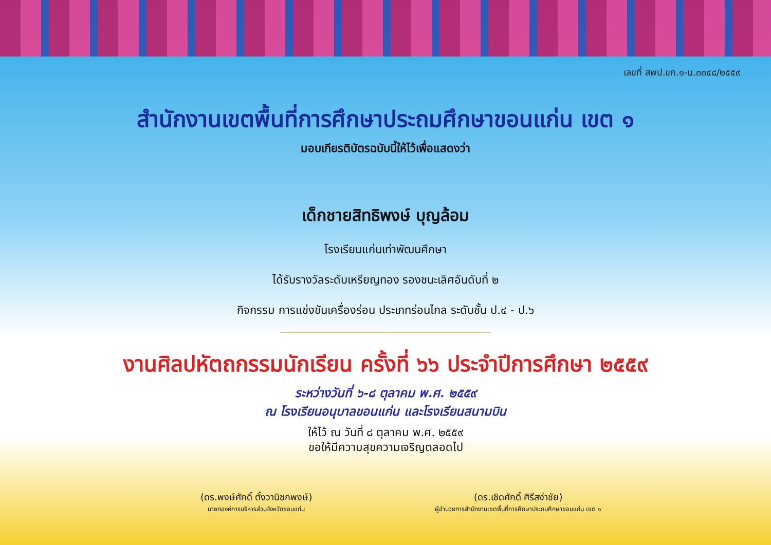เลขที่ สพป.ขก.๑-น.๓๓๔๘/๒๕๕๙
สำนักงานเขตพื้นที่การศึกษาประถมศึกษาขอนแก่น เขต ๑
มอบเกียรติบัตรฉบับนี้ให้ไว้เพื่อแสดงว่า
เด็กชายสิทธิพงษ์ บุญล้อม
โรงเรียนแก่นเท่าพัฒนศึกษา
ได้รับรางวัลระดับเหรียญทอง รองชนะเลิศอันดับที่ ๒
กิจกรรม การแข่งขันเครื่องร่อน ประเภทร่อนไกล ระดับชั้น ป.๔ - ป.๖
งานศิลปหัตถกรรมนักเรียน ครั้งที่ ๖๖ ประจำปีการศึกษา ๒๕๕๙
ระหว่างวันที่ ๖-๘ ตุลาคม พ.ศ. ๒๕๕๙
ณ โรงเรียนอนุบาลขอนแก่น และโรงเรียนสนามบิน
ให้ไว้ ณ วันที่ ๘ ตุลาคม พ.ศ. ๒๕๕๙
ขอให้มีความสุขความเจริญตลอดไป
(ดร.พงษ์ศักดิ์ ตั้งวานิชกพงษ์)
นายกองค์การบริหารส่วนจังหวัดขอนแก่น
(ดร.เชิดศักดิ์ ศิรีสง่าชัย)
ผู้อำนวยการสำนักงานเขตพื้นที่การศึกษาประถมศึกษาขอนแก่น เขต ๑